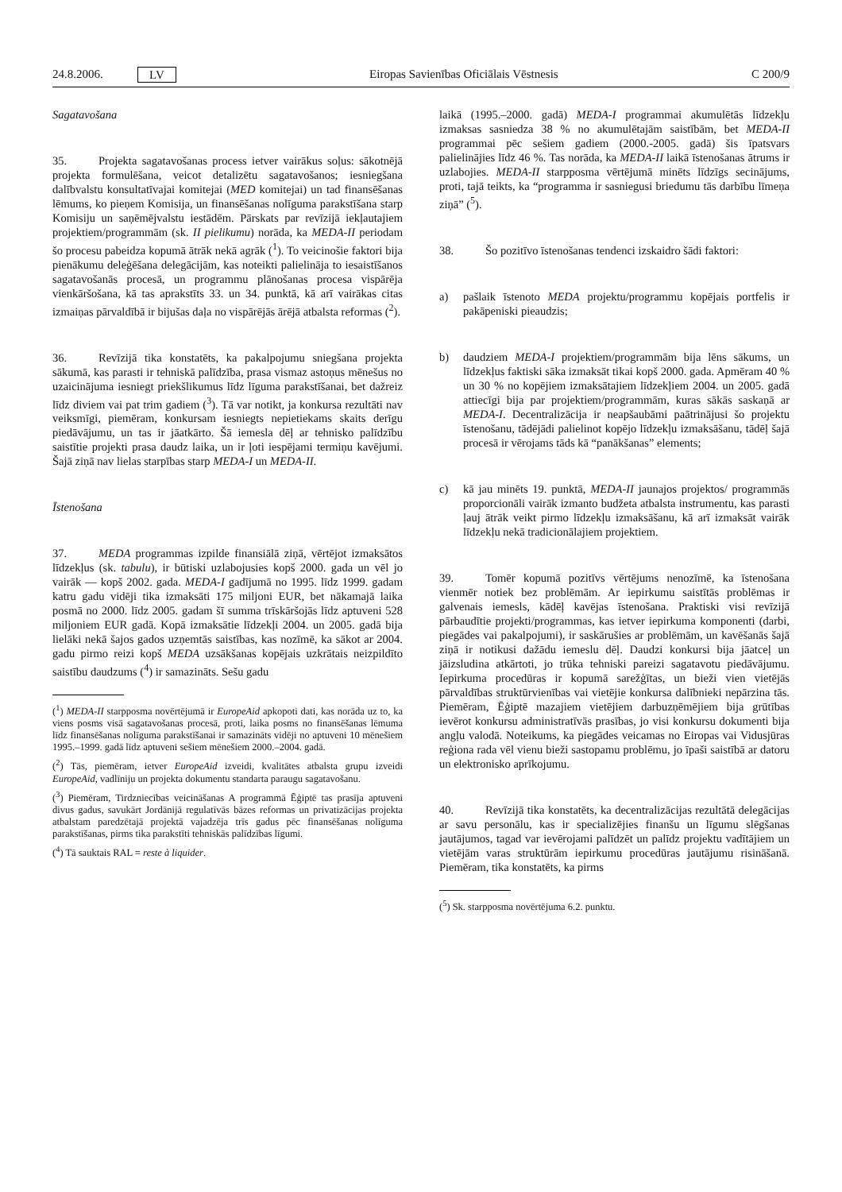24.8.2006. LV Eiropas Savienības Oficiālais Vēstnesis C 200/9
Sagatavošana
35. Projekta sagatavošanas process ietver vairākus soļus: sākotnējā projekta formulēšana, veicot detalizētu sagatavošanos; iesniegšana dalībvalstu konsultatīvajai komitejai (MED komitejai) un tad finansēšanas lēmums, ko pieņem Komisija, un finansēšanas nolīguma parakstīšana starp Komisiju un saņēmējvalstu iestādēm. Pārskats par revīzijā iekļautajiem projektiem/programmām (sk. II pielikumu) norāda, ka MEDA-II periodam šo procesu pabeidza kopumā ātrāk nekā agrāk (<sup>1</sup>). To veicinošie faktori bija pienākumu deleģēšana delegācijām, kas noteikti palielināja to iesaistīšanos sagatavošanās procesā, un programmu plānošanas procesa vispārēja vienkāršošana, kā tas aprakstīts 33. un 34. punktā, kā arī vairākas citas izmaiņas pārvaldībā ir bijušas daļa no vispārējās ārējā atbalsta reformas (<sup>2</sup>).
36. Revīzijā tika konstatēts, ka pakalpojumu sniegšana projekta sākumā, kas parasti ir tehniskā palīdzība, prasa vismaz astoņus mēnešus no uzaicinājuma iesniegt priekšlikumus līdz līguma parakstīšanai, bet dažreiz līdz diviem vai pat trim gadiem (<sup>3</sup>). Tā var notikt, ja konkursa rezultāti nav veiksmīgi, piemēram, konkursam iesniegts nepietiekams skaits derīgu piedāvājumu, un tas ir jāatkārto. Šā iemesla dēļ ar tehnisko palīdzību saistītie projekti prasa daudz laika, un ir ļoti iespējami termiņu kavējumi. Šajā ziņā nav lielas starpības starp MEDA-I un MEDA-II.
Īstenošana
37. MEDA programmas izpilde finansiālā ziņā, vērtējot izmaksātos līdzekļus (sk. tabulu), ir būtiski uzlabojusies kopš 2000. gada un vēl jo vairāk — kopš 2002. gada. MEDA-I gadījumā no 1995. līdz 1999. gadam katru gadu vidēji tika izmaksāti 175 miljoni EUR, bet nākamajā laika posmā no 2000. līdz 2005. gadam šī summa trīskāršojās līdz aptuveni 528 miljoniem EUR gadā. Kopā izmaksātie līdzekļi 2004. un 2005. gadā bija lielāki nekā šajos gados uzņemtās saistības, kas nozīmē, ka sākot ar 2004. gadu pirmo reizi kopš MEDA uzsākšanas kopējais uzkrātais neizpildīto saistību daudzums (<sup>4</sup>) ir samazināts. Sešu gadu
(<sup>1</sup>) MEDA-II starpposma novērtējumā ir EuropeAid apkopoti dati, kas norāda uz to, ka viens posms visā sagatavošanas procesā, proti, laika posms no finansēšanas lēmuma līdz finansēšanas nolīguma parakstīšanai ir samazināts vidēji no aptuveni 10 mēnešiem 1995.–1999. gadā līdz aptuveni sešiem mēnešiem 2000.–2004. gadā.
(<sup>2</sup>) Tās, piemēram, ietver EuropeAid izveidi, kvalitātes atbalsta grupu izveidi EuropeAid, vadlīniju un projekta dokumentu standarta paraugu sagatavošanu.
(<sup>3</sup>) Piemēram, Tirdzniecības veicināšanas A programmā Ēģiptē tas prasīja aptuveni divus gadus, savukārt Jordānijā regulatīvās bāzes reformas un privatizācijas projekta atbalstam paredzētajā projektā vajadzēja trīs gadus pēc finansēšanas nolīguma parakstīšanas, pirms tika parakstīti tehniskās palīdzības līgumi.
(<sup>4</sup>) Tā sauktais RAL = reste à liquider.
laikā (1995.–2000. gadā) MEDA-I programmai akumulētās līdzekļu izmaksas sasniedza 38 % no akumulētajām saistībām, bet MEDA-II programmai pēc sešiem gadiem (2000.-2005. gadā) šis īpatsvars palielinājies līdz 46 %. Tas norāda, ka MEDA-II laikā īstenošanas ātrums ir uzlabojies. MEDA-II starpposma vērtējumā minēts līdzīgs secinājums, proti, tajā teikts, ka “programma ir sasniegusi briedumu tās darbību līmeņa ziņā” (<sup>5</sup>).
38. Šo pozitīvo īstenošanas tendenci izskaidro šādi faktori:
a) pašlaik īstenoto MEDA projektu/programmu kopējais portfelis ir pakāpeniski pieaudzis;
b) daudziem MEDA-I projektiem/programmām bija lēns sākums, un līdzekļus faktiski sāka izmaksāt tikai kopš 2000. gada. Apmēram 40 % un 30 % no kopējiem izmaksātajiem līdzekļiem 2004. un 2005. gadā attiecīgi bija par projektiem/programmām, kuras sākās saskaņā ar MEDA-I. Decentralizācija ir neapšaubāmi paātrinājusi šo projektu īstenošanu, tādējādi palielinot kopējo līdzekļu izmaksāšanu, tādēļ šajā procesā ir vērojams tāds kā “panākšanas” elements;
c) kā jau minēts 19. punktā, MEDA-II jaunajos projektos/ programmās proporcionāli vairāk izmanto budžeta atbalsta instrumentu, kas parasti ļauj ātrāk veikt pirmo līdzekļu izmaksāšanu, kā arī izmaksāt vairāk līdzekļu nekā tradicionālajiem projektiem.
39. Tomēr kopumā pozitīvs vērtējums nenozīmē, ka īstenošana vienmēr notiek bez problēmām. Ar iepirkumu saistītās problēmas ir galvenais iemesls, kādēļ kavējas īstenošana. Praktiski visi revīzijā pārbaudītie projekti/programmas, kas ietver iepirkuma komponenti (darbi, piegādes vai pakalpojumi), ir saskārušies ar problēmām, un kavēšanās šajā ziņā ir notikusi dažādu iemeslu dēļ. Daudzi konkursi bija jāatceļ un jāizsludina atkārtoti, jo trūka tehniski pareizi sagatavotu piedāvājumu. Iepirkuma procedūras ir kopumā sarežģītas, un bieži vien vietējās pārvaldības struktūrvienības vai vietējie konkursa dalībnieki nepārzina tās. Piemēram, Ēģiptē mazajiem vietējiem darbuzņēmējiem bija grūtības ievērot konkursu administratīvās prasības, jo visi konkursu dokumenti bija angļu valodā. Noteikums, ka piegādes veicamas no Eiropas vai Vidusjūras reģiona rada vēl vienu bieži sastopamu problēmu, jo īpaši saistībā ar datoru un elektronisko aprīkojumu.
40. Revīzijā tika konstatēts, ka decentralizācijas rezultātā delegācijas ar savu personālu, kas ir specializējies finanšu un līgumu slēgšanas jautājumos, tagad var ievērojami palīdzēt un palīdz projektu vadītājiem un vietējām varas struktūrām iepirkumu procedūras jautājumu risināšanā. Piemēram, tika konstatēts, ka pirms
(<sup>5</sup>) Sk. starpposma novērtējuma 6.2. punktu.